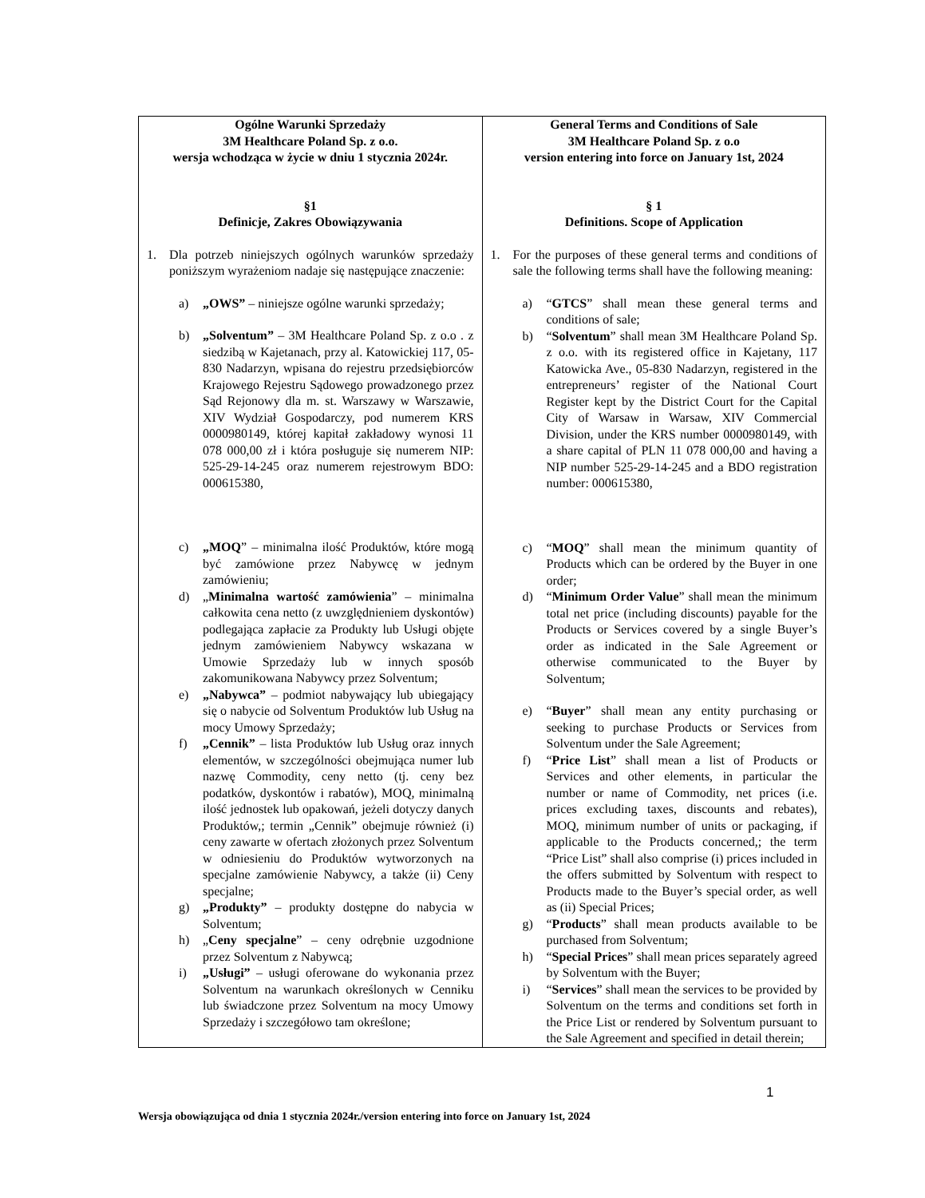| Ogólne Warunki Sprzedaży 3M Healthcare Poland Sp. z o.o. wersja wchodząca w życie w dniu 1 stycznia 2024r. §1 Definicje, Zakres Obowiązywania 1. Dla potrzeb niniejszych ogólnych warunków sprzedaży poniższym wyrażeniom nadaje się następujące znaczenie: a) „OWS” – niniejsze ogólne warunki sprzedaży; b) „Solventum” – 3M Healthcare Poland Sp. z o.o . z siedzibą w Kajetanach, przy al. Katowickiej 117, 05-830 Nadarzyn, wpisana do rejestru przedsiębiorców Krajowego Rejestru Sądowego prowadzonego przez Sąd Rejonowy dla m. st. Warszawy w Warszawie, XIV Wydział Gospodarczy, pod numerem KRS 0000980149, której kapitał zakładowy wynosi 11 078 000,00 zł i która posługuje się numerem NIP: 525-29-14-245 oraz numerem rejestrowym BDO: 000615380, c) „MOQ ” – minimalna ilość Produktów, które mogą być zamówione przez Nabywcę w jednym zamówieniu; d) „ Minimalna wartość zamówienia ” – minimalna całkowita cena netto (z uwzględnieniem dyskontów) podlegająca zapłacie za Produkty lub Usługi objęte jednym zamówieniem Nabywcy wskazana w Umowie Sprzedaży lub w innych sposób zakomunikowana Nabywcy przez Solventum; e) „Nabywca” – podmiot nabywający lub ubiegający się o nabycie od Solventum Produktów lub Usług na mocy Umowy Sprzedaży; f) „Cennik” – lista Produktów lub Usług oraz innych elementów, w szczególności obejmująca numer lub nazwę Commodity, ceny netto (tj. ceny bez podatków, dyskontów i rabatów), MOQ, minimalną ilość jednostek lub opakowań, jeżeli dotyczy danych Produktów,; termin „Cennik” obejmuje również (i) ceny zawarte w ofertach złożonych przez Solventum w odniesieniu do Produktów wytworzonych na specjalne zamówienie Nabywcy, a także (ii) Ceny specjalne; g) „Produkty” – produkty dostępne do nabycia w Solventum; h) „ Ceny specjalne ” – ceny odrębnie uzgodnione przez Solventum z Nabywcą; i) „Usługi” – usługi oferowane do wykonania przez Solventum na warunkach określonych w Cenniku lub świadczone przez Solventum na mocy Umowy Sprzedaży i szczegółowo tam określone; | General Terms and Conditions of Sale 3M Healthcare Poland Sp. z o.o version entering into force on January 1st, 2024 § 1 Definitions. Scope of Application 1. For the purposes of these general terms and conditions of sale the following terms shall have the following meaning: a) “ GTCS ” shall mean these general terms and conditions of sale; b) “ Solventum ” shall mean 3M Healthcare Poland Sp. z o.o. with its registered office in Kajetany, 117 Katowicka Ave., 05-830 Nadarzyn, registered in the entrepreneurs’ register of the National Court Register kept by the District Court for the Capital City of Warsaw in Warsaw, XIV Commercial Division, under the KRS number 0000980149, with a share capital of PLN 11 078 000,00 and having a NIP number 525-29-14-245 and a BDO registration number: 000615380, c) “ MOQ ” shall mean the minimum quantity of Products which can be ordered by the Buyer in one order; d) “ Minimum Order Value ” shall mean the minimum total net price (including discounts) payable for the Products or Services covered by a single Buyer’s order as indicated in the Sale Agreement or otherwise communicated to the Buyer by Solventum; e) “ Buyer ” shall mean any entity purchasing or seeking to purchase Products or Services from Solventum under the Sale Agreement; f) “ Price List ” shall mean a list of Products or Services and other elements, in particular the number or name of Commodity, net prices (i.e. prices excluding taxes, discounts and rebates), MOQ, minimum number of units or packaging, if applicable to the Products concerned,; the term “Price List” shall also comprise (i) prices included in the offers submitted by Solventum with respect to Products made to the Buyer’s special order, as well as (ii) Special Prices; g) “ Products ” shall mean products available to be purchased from Solventum; h) “ Special Prices ” shall mean prices separately agreed by Solventum with the Buyer; i) “ Services ” shall mean the services to be provided by Solventum on the terms and conditions set forth in the Price List or rendered by Solventum pursuant to the Sale Agreement and specified in detail therein; |
1
Wersja obowiązująca od dnia 1 stycznia 2024r./version entering into force on January 1st, 2024